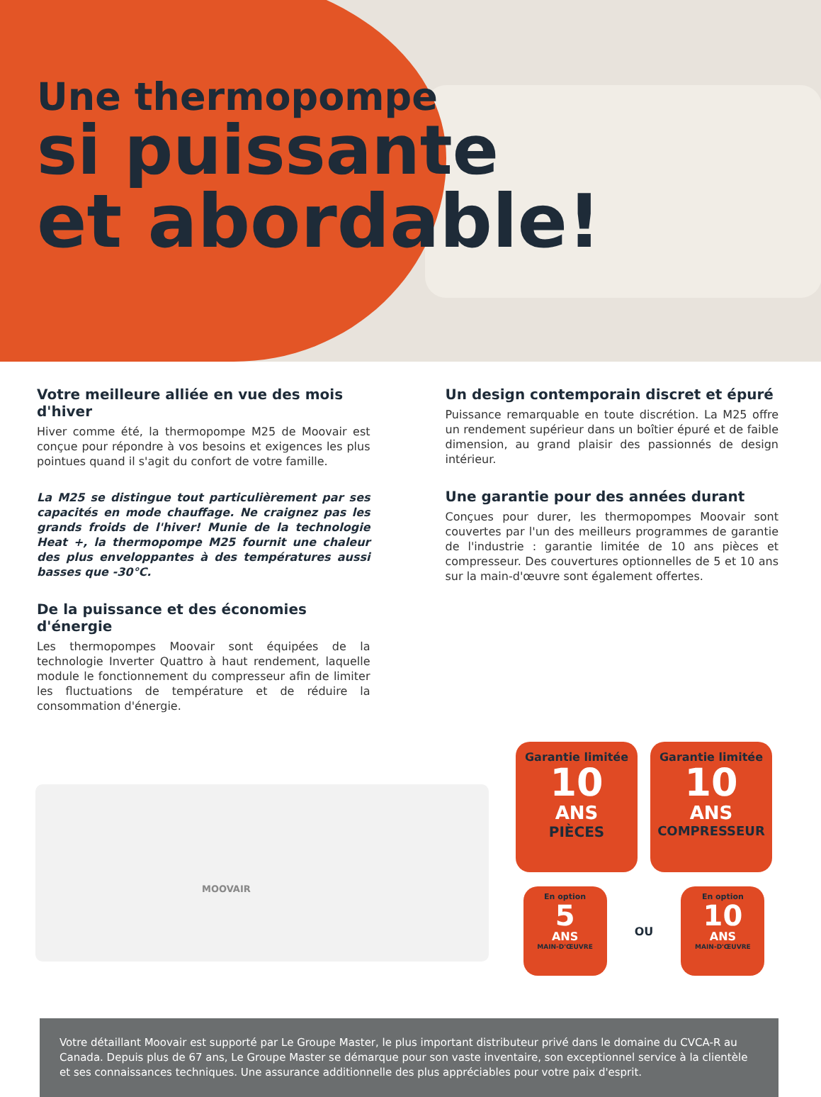Une thermopompe
si puissante
et abordable!
Votre meilleure alliée en vue des mois d'hiver
Hiver comme été, la thermopompe M25 de Moovair est conçue pour répondre à vos besoins et exigences les plus pointues quand il s'agit du confort de votre famille.
La M25 se distingue tout particulièrement par ses capacités en mode chauffage. Ne craignez pas les grands froids de l'hiver! Munie de la technologie Heat +, la thermopompe M25 fournit une chaleur des plus enveloppantes à des températures aussi basses que -30°C.
De la puissance et des économies d'énergie
Les thermopompes Moovair sont équipées de la technologie Inverter Quattro à haut rendement, laquelle module le fonctionnement du compresseur afin de limiter les fluctuations de température et de réduire la consommation d'énergie.
Un design contemporain discret et épuré
Puissance remarquable en toute discrétion. La M25 offre un rendement supérieur dans un boîtier épuré et de faible dimension, au grand plaisir des passionnés de design intérieur.
Une garantie pour des années durant
Conçues pour durer, les thermopompes Moovair sont couvertes par l'un des meilleurs programmes de garantie de l'industrie : garantie limitée de 10 ans pièces et compresseur. Des couvertures optionnelles de 5 et 10 ans sur la main-d'œuvre sont également offertes.
MOOVAIR
Garantie limitée
10
ANS
PIÈCES
Garantie limitée
10
ANS
COMPRESSEUR
En option
5
ANS
MAIN-D'ŒUVRE
OU
En option
10
ANS
MAIN-D'ŒUVRE
Votre détaillant Moovair est supporté par Le Groupe Master, le plus important distributeur privé dans le domaine du CVCA-R au Canada. Depuis plus de 67 ans, Le Groupe Master se démarque pour son vaste inventaire, son exceptionnel service à la clientèle et ses connaissances techniques. Une assurance additionnelle des plus appréciables pour votre paix d'esprit.